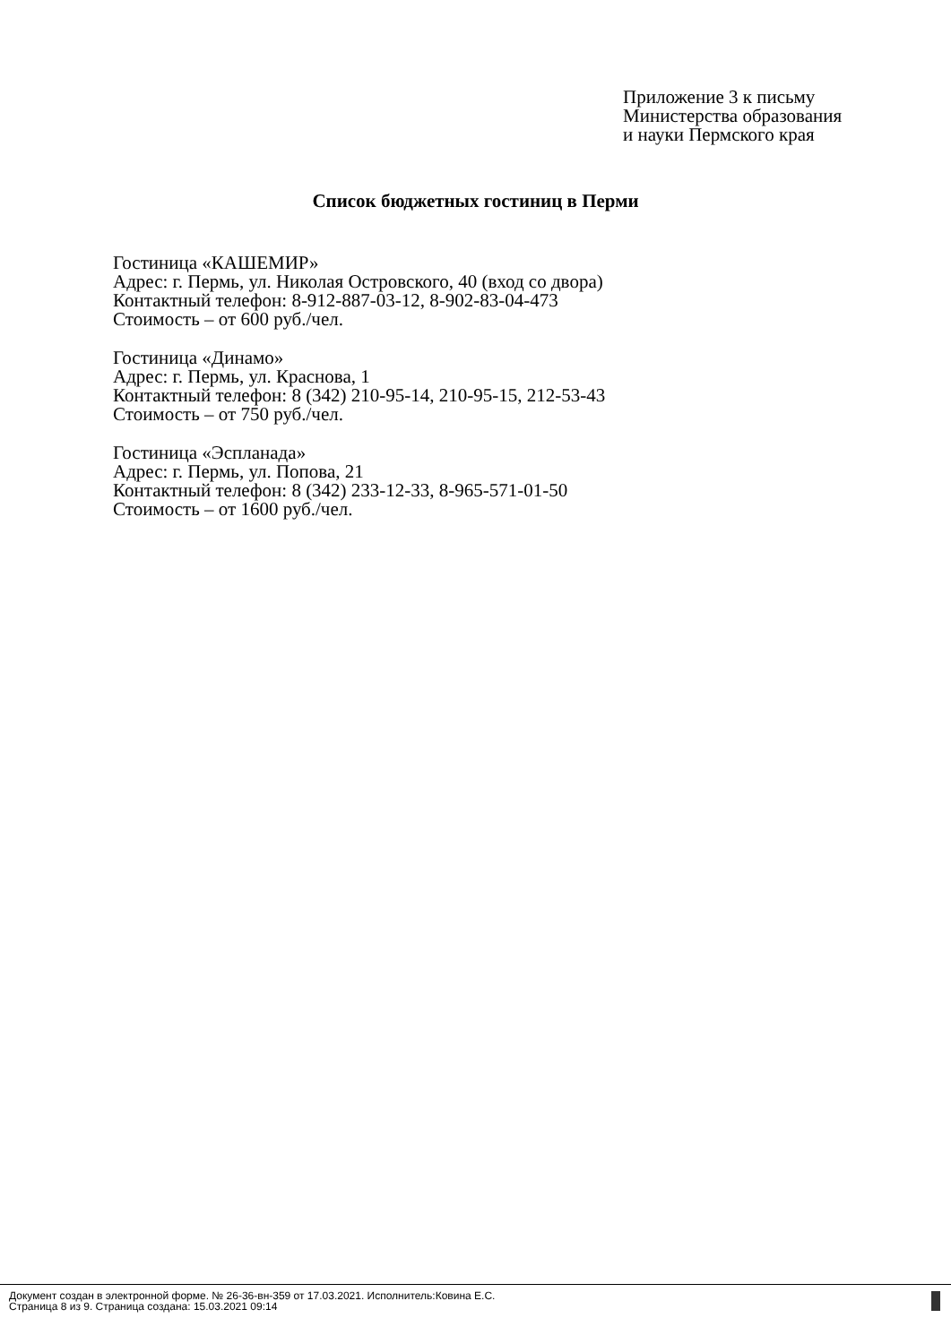Приложение 3 к письму
Министерства образования
и науки Пермского края
Список бюджетных гостиниц в Перми
Гостиница «КАШЕМИР»
Адрес: г. Пермь, ул. Николая Островского, 40 (вход со двора)
Контактный телефон: 8-912-887-03-12, 8-902-83-04-473
Стоимость – от 600 руб./чел.
Гостиница «Динамо»
Адрес: г. Пермь, ул. Краснова, 1
Контактный телефон: 8 (342) 210-95-14, 210-95-15, 212-53-43
Стоимость – от 750 руб./чел.
Гостиница «Эспланада»
Адрес: г. Пермь, ул. Попова, 21
Контактный телефон: 8 (342) 233-12-33, 8-965-571-01-50
Стоимость – от 1600 руб./чел.
Документ создан в электронной форме. № 26-36-вн-359 от 17.03.2021. Исполнитель:Ковина Е.С.
Страница 8 из 9. Страница создана: 15.03.2021 09:14